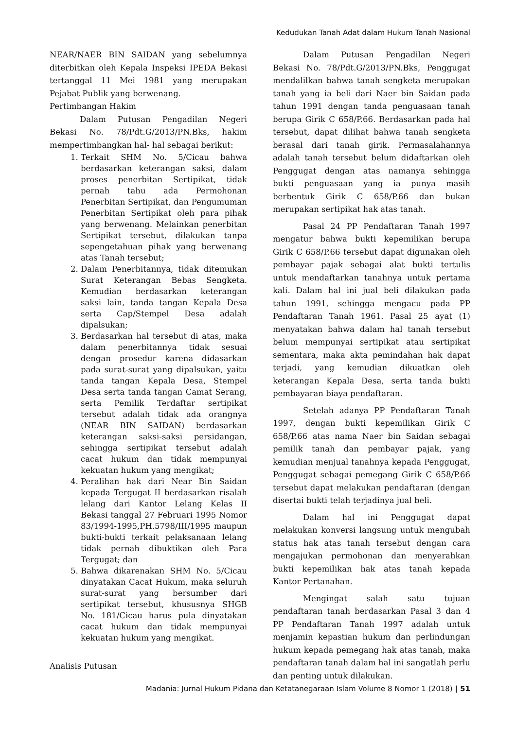Kedudukan Tanah Adat dalam Hukum Tanah Nasional
NEAR/NAER BIN SAIDAN yang sebelumnya diterbitkan oleh Kepala Inspeksi IPEDA Bekasi tertanggal 11 Mei 1981 yang merupakan Pejabat Publik yang berwenang.
Pertimbangan Hakim
Dalam Putusan Pengadilan Negeri Bekasi No. 78/Pdt.G/2013/PN.Bks, hakim mempertimbangkan hal- hal sebagai berikut:
1. Terkait SHM No. 5/Cicau bahwa berdasarkan keterangan saksi, dalam proses penerbitan Sertipikat, tidak pernah tahu ada Permohonan Penerbitan Sertipikat, dan Pengumuman Penerbitan Sertipikat oleh para pihak yang berwenang. Melainkan penerbitan Sertipikat tersebut, dilakukan tanpa sepengetahuan pihak yang berwenang atas Tanah tersebut;
2. Dalam Penerbitannya, tidak ditemukan Surat Keterangan Bebas Sengketa. Kemudian berdasarkan keterangan saksi lain, tanda tangan Kepala Desa serta Cap/Stempel Desa adalah dipalsukan;
3. Berdasarkan hal tersebut di atas, maka dalam penerbitannya tidak sesuai dengan prosedur karena didasarkan pada surat-surat yang dipalsukan, yaitu tanda tangan Kepala Desa, Stempel Desa serta tanda tangan Camat Serang, serta Pemilik Terdaftar sertipikat tersebut adalah tidak ada orangnya (NEAR BIN SAIDAN) berdasarkan keterangan saksi-saksi persidangan, sehingga sertipikat tersebut adalah cacat hukum dan tidak mempunyai kekuatan hukum yang mengikat;
4. Peralihan hak dari Near Bin Saidan kepada Tergugat II berdasarkan risalah lelang dari Kantor Lelang Kelas II Bekasi tanggal 27 Februari 1995 Nomor 83/1994-1995,PH.5798/III/1995 maupun bukti-bukti terkait pelaksanaan lelang tidak pernah dibuktikan oleh Para Tergugat; dan
5. Bahwa dikarenakan SHM No. 5/Cicau dinyatakan Cacat Hukum, maka seluruh surat-surat yang bersumber dari sertipikat tersebut, khususnya SHGB No. 181/Cicau harus pula dinyatakan cacat hukum dan tidak mempunyai kekuatan hukum yang mengikat.
Analisis Putusan
Dalam Putusan Pengadilan Negeri Bekasi No. 78/Pdt.G/2013/PN.Bks, Penggugat mendalilkan bahwa tanah sengketa merupakan tanah yang ia beli dari Naer bin Saidan pada tahun 1991 dengan tanda penguasaan tanah berupa Girik C 658/P.66. Berdasarkan pada hal tersebut, dapat dilihat bahwa tanah sengketa berasal dari tanah girik. Permasalahannya adalah tanah tersebut belum didaftarkan oleh Penggugat dengan atas namanya sehingga bukti penguasaan yang ia punya masih berbentuk Girik C 658/P.66 dan bukan merupakan sertipikat hak atas tanah.
Pasal 24 PP Pendaftaran Tanah 1997 mengatur bahwa bukti kepemilikan berupa Girik C 658/P.66 tersebut dapat digunakan oleh pembayar pajak sebagai alat bukti tertulis untuk mendaftarkan tanahnya untuk pertama kali. Dalam hal ini jual beli dilakukan pada tahun 1991, sehingga mengacu pada PP Pendaftaran Tanah 1961. Pasal 25 ayat (1) menyatakan bahwa dalam hal tanah tersebut belum mempunyai sertipikat atau sertipikat sementara, maka akta pemindahan hak dapat terjadi, yang kemudian dikuatkan oleh keterangan Kepala Desa, serta tanda bukti pembayaran biaya pendaftaran.
Setelah adanya PP Pendaftaran Tanah 1997, dengan bukti kepemilikan Girik C 658/P.66 atas nama Naer bin Saidan sebagai pemilik tanah dan pembayar pajak, yang kemudian menjual tanahnya kepada Penggugat, Penggugat sebagai pemegang Girik C 658/P.66 tersebut dapat melakukan pendaftaran (dengan disertai bukti telah terjadinya jual beli.
Dalam hal ini Penggugat dapat melakukan konversi langsung untuk mengubah status hak atas tanah tersebut dengan cara mengajukan permohonan dan menyerahkan bukti kepemilikan hak atas tanah kepada Kantor Pertanahan.
Mengingat salah satu tujuan pendaftaran tanah berdasarkan Pasal 3 dan 4 PP Pendaftaran Tanah 1997 adalah untuk menjamin kepastian hukum dan perlindungan hukum kepada pemegang hak atas tanah, maka pendaftaran tanah dalam hal ini sangatlah perlu dan penting untuk dilakukan.
Madania: Jurnal Hukum Pidana dan Ketatanegaraan Islam Volume 8 Nomor 1 (2018) | 51